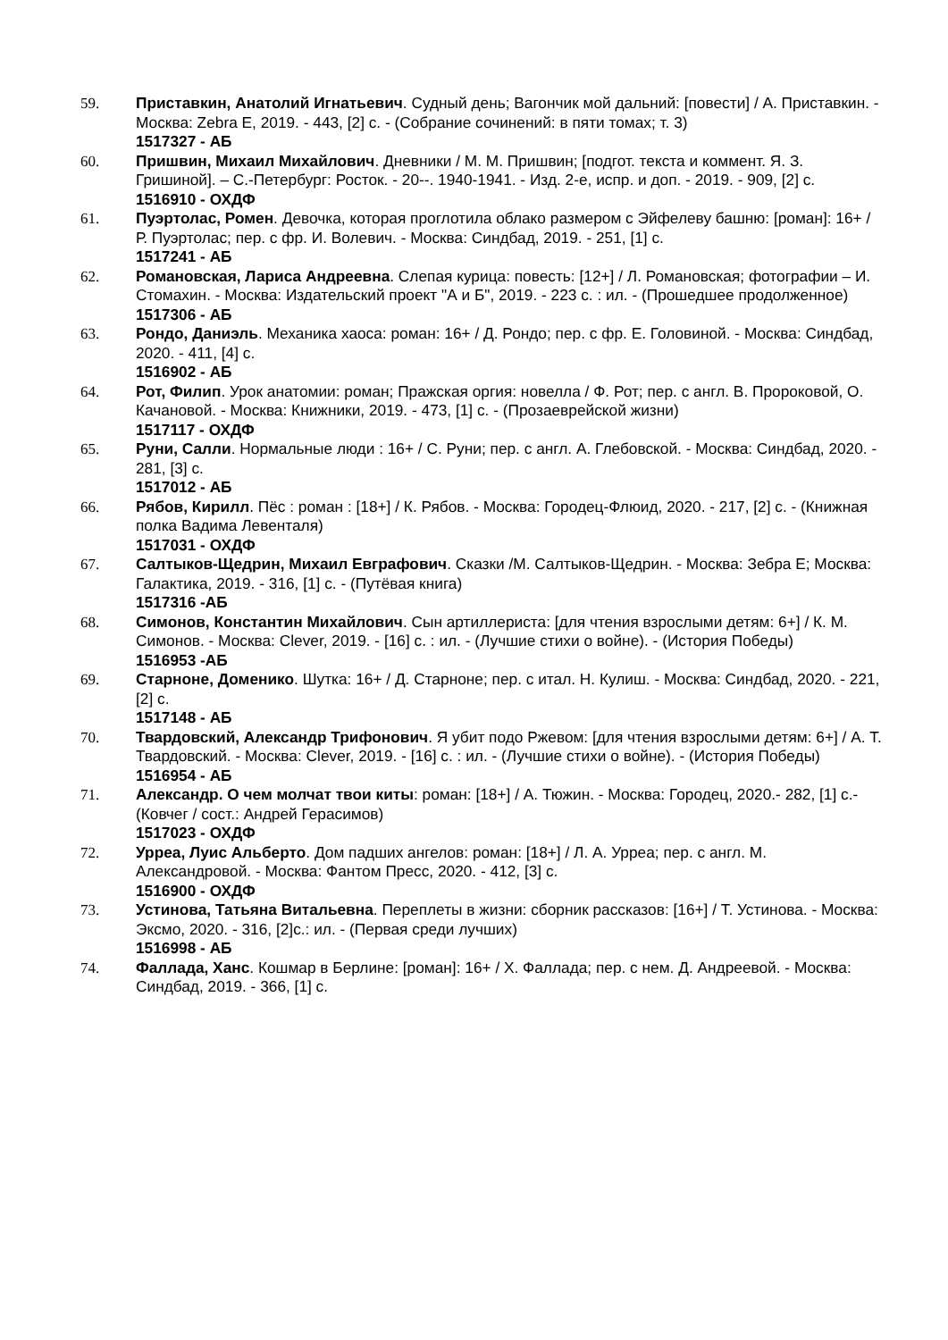59. Приставкин, Анатолий Игнатьевич. Судный день; Вагончик мой дальний: [повести] / А. Приставкин. - Москва: Zebra E, 2019. - 443, [2] с. - (Собрание сочинений: в пяти томах; т. 3)
1517327 - АБ
60. Пришвин, Михаил Михайлович. Дневники / М. М. Пришвин; [подгот. текста и коммент. Я. З. Гришиной]. – С.-Петербург: Росток. - 20--. 1940-1941. - Изд. 2-е, испр. и доп. - 2019. - 909, [2] с.
1516910 - ОХДФ
61. Пуэртолас, Ромен. Девочка, которая проглотила облако размером с Эйфелеву башню: [роман]: 16+ / Р. Пуэртолас; пер. с фр. И. Волевич. - Москва: Синдбад, 2019. - 251, [1] с.
1517241 - АБ
62. Романовская, Лариса Андреевна. Слепая курица: повесть: [12+] / Л. Романовская; фотографии – И. Стомахин. - Москва: Издательский проект "А и Б", 2019. - 223 с. : ил. - (Прошедшее продолженное)
1517306 - АБ
63. Рондо, Даниэль. Механика хаоса: роман: 16+ / Д. Рондо; пер. с фр. Е. Головиной. - Москва: Синдбад, 2020. - 411, [4] с.
1516902 - АБ
64. Рот, Филип. Урок анатомии: роман; Пражская оргия: новелла / Ф. Рот; пер. с англ. В. Пророковой, О. Качановой. - Москва: Книжники, 2019. - 473, [1] с. - (Прозаеврейской жизни)
1517117 - ОХДФ
65. Руни, Салли. Нормальные люди : 16+ / С. Руни; пер. с англ. А. Глебовской. - Москва: Синдбад, 2020. - 281, [3] с.
1517012 - АБ
66. Рябов, Кирилл. Пёс : роман : [18+] / К. Рябов. - Москва: Городец-Флюид, 2020. - 217, [2] с. - (Книжная полка Вадима Левенталя)
1517031 - ОХДФ
67. Салтыков-Щедрин, Михаил Евграфович. Сказки /М. Салтыков-Щедрин. - Москва: Зебра Е; Москва: Галактика, 2019. - 316, [1] с. - (Путёвая книга)
1517316 -АБ
68. Симонов, Константин Михайлович. Сын артиллериста: [для чтения взрослыми детям: 6+] / К. М. Симонов. - Москва: Clever, 2019. - [16] с. : ил. - (Лучшие стихи о войне). - (История Победы)
1516953 -АБ
69. Старноне, Доменико. Шутка: 16+ / Д. Старноне; пер. с итал. Н. Кулиш. - Москва: Синдбад, 2020. - 221, [2] с.
1517148 - АБ
70. Твардовский, Александр Трифонович. Я убит подо Ржевом: [для чтения взрослыми детям: 6+] / А. Т. Твардовский. - Москва: Clever, 2019. - [16] с. : ил. - (Лучшие стихи о войне). - (История Победы)
1516954 - АБ
71. Александр. О чем молчат твои киты: роман: [18+] / А. Тюжин. - Москва: Городец, 2020.- 282, [1] с.- (Ковчег / сост.: Андрей Герасимов)
1517023 - ОХДФ
72. Урреа, Луис Альберто. Дом падших ангелов: роман: [18+] / Л. А. Урреа; пер. с англ. М. Александровой. - Москва: Фантом Пресс, 2020. - 412, [3] с.
1516900 - ОХДФ
73. Устинова, Татьяна Витальевна. Переплеты в жизни: сборник рассказов: [16+] / Т. Устинова. - Москва: Эксмо, 2020. - 316, [2]с.: ил. - (Первая среди лучших)
1516998 - АБ
74. Фаллада, Ханс. Кошмар в Берлине: [роман]: 16+ / Х. Фаллада; пер. с нем. Д. Андреевой. - Москва: Синдбад, 2019. - 366, [1] с.